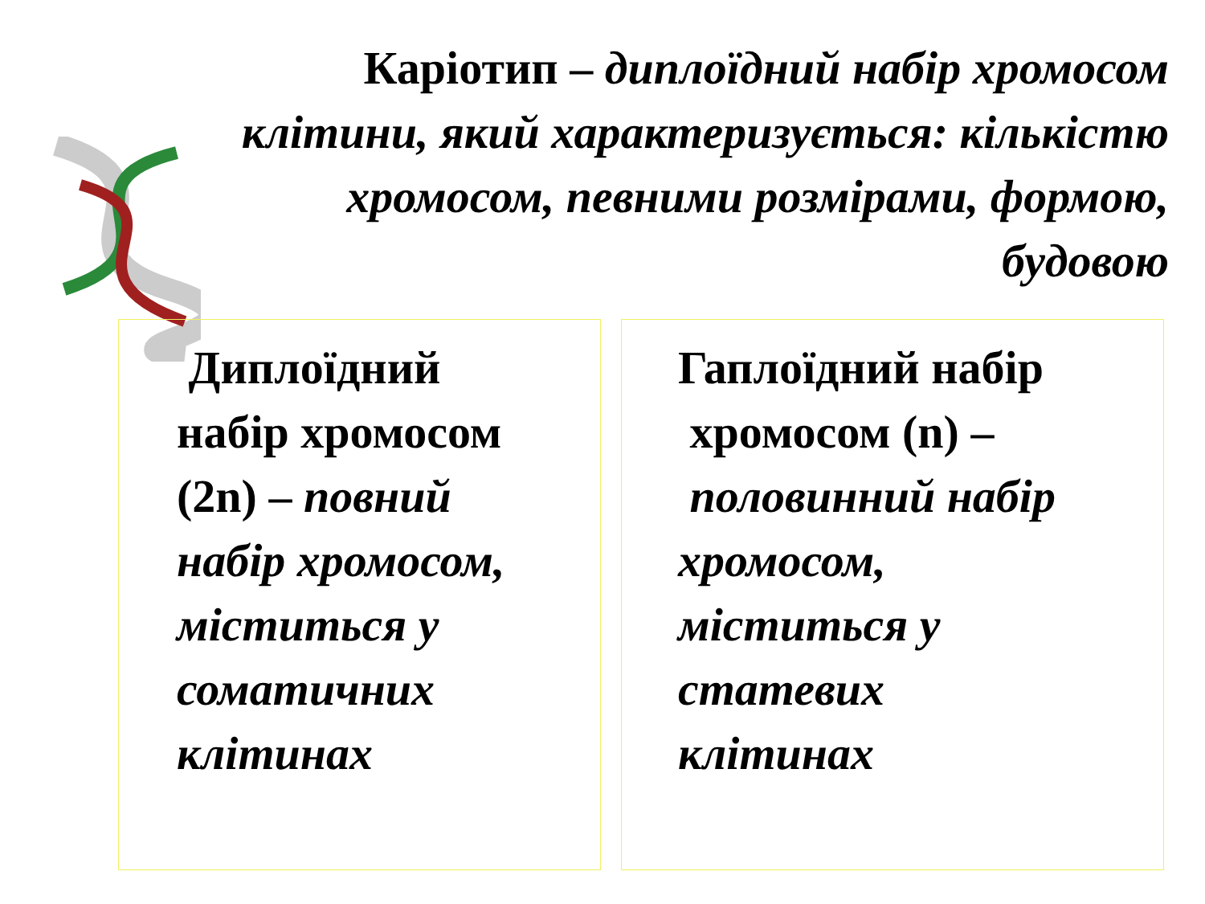Каріотип – диплоїдний набір хромосом клітини, який характеризується: кількістю хромосом, певними розмірами, формою, будовою
Диплоїдний
набір хромосом
(2n) – повний
набір хромосом,
міститься у
соматичних
клітинах
Гаплоїдний набір
хромосом (n) –
половинний набір
хромосом,
міститься у
статевих
клітинах